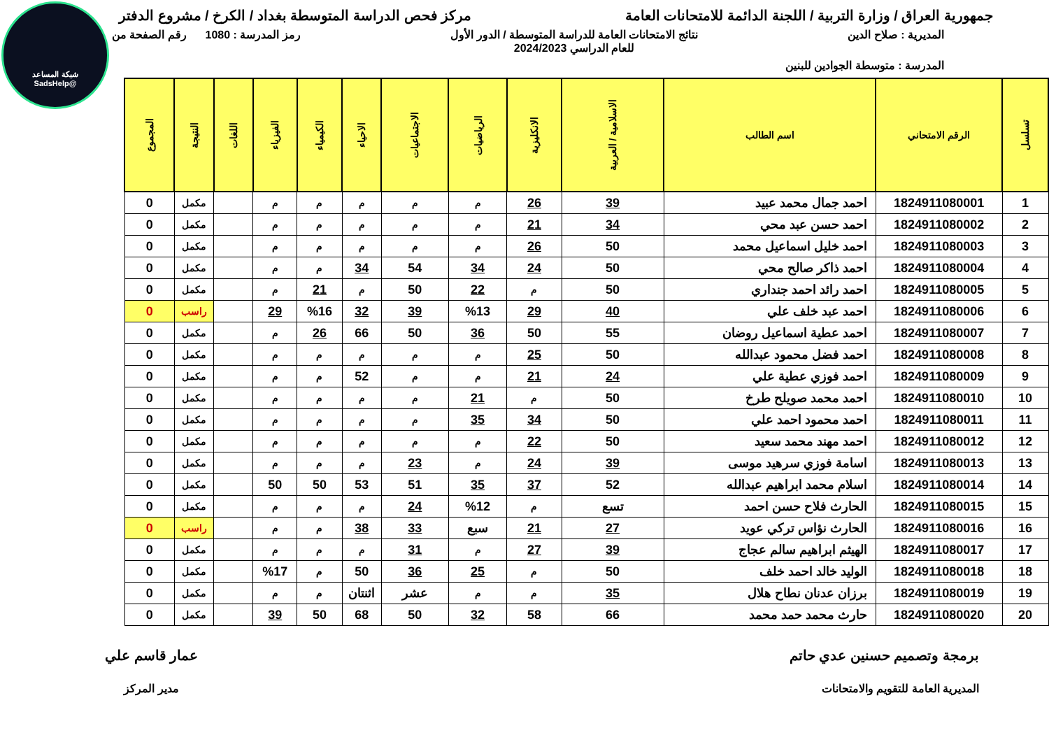شبكة المساعد
@SadsHelp
جمهورية العراق / وزارة التربية / اللجنة الدائمة للامتحانات العامة
مركز فحص الدراسة المتوسطة بغداد / الكرخ / مشروع الدفتر
المديرية : صلاح الدين نتائج الامتحانات العامة للدراسة المتوسطة / الدور الأول
للعام الدراسي 2024/2023
رمز المدرسة : 1080 رقم الصفحة من
المدرسة : متوسطة الجوادين للبنين
| تسلسل | الرقم الامتحاني | اسم الطالب | الاسلامية / العربية | الانكليزية | الرياضيات | الاجتماعيات | الاحياء | الكيمياء | الفيزياء | اللغات | النتيجة | المجموع |
| --- | --- | --- | --- | --- | --- | --- | --- | --- | --- | --- | --- | --- |
| 1 | 1824911080001 | احمد جمال محمد عبيد | 39 | 26 | م | م | م | م | م | | مكمل | 0 |
| 2 | 1824911080002 | احمد حسن عبد محي | 34 | 21 | م | م | م | م | م | | مكمل | 0 |
| 3 | 1824911080003 | احمد خليل اسماعيل محمد | 50 | 26 | م | م | م | م | م | | مكمل | 0 |
| 4 | 1824911080004 | احمد ذاكر صالح محي | 50 | 24 | 34 | 54 | 34 | م | م | | مكمل | 0 |
| 5 | 1824911080005 | احمد رائد احمد جنداري | 50 | م | 22 | 50 | م | 21 | م | | مكمل | 0 |
| 6 | 1824911080006 | احمد عبد خلف علي | 40 | 29 | %13 | 39 | 32 | %16 | 29 | | راسب | 0 |
| 7 | 1824911080007 | احمد عطية اسماعيل روضان | 55 | 50 | 36 | 50 | 66 | 26 | م | | مكمل | 0 |
| 8 | 1824911080008 | احمد فضل محمود عبدالله | 50 | 25 | م | م | م | م | م | | مكمل | 0 |
| 9 | 1824911080009 | احمد فوزي عطية علي | 24 | 21 | م | م | 52 | م | م | | مكمل | 0 |
| 10 | 1824911080010 | احمد محمد صويلح طرخ | 50 | م | 21 | م | م | م | م | | مكمل | 0 |
| 11 | 1824911080011 | احمد محمود احمد علي | 50 | 34 | 35 | م | م | م | م | | مكمل | 0 |
| 12 | 1824911080012 | احمد مهند محمد سعيد | 50 | 22 | م | م | م | م | م | | مكمل | 0 |
| 13 | 1824911080013 | اسامة فوزي سرهيد موسى | 39 | 24 | م | 23 | م | م | م | | مكمل | 0 |
| 14 | 1824911080014 | اسلام محمد ابراهيم عبدالله | 52 | 37 | 35 | 51 | 53 | 50 | 50 | | مكمل | 0 |
| 15 | 1824911080015 | الحارث فلاح حسن احمد | تسع | م | %12 | 24 | م | م | م | | مكمل | 0 |
| 16 | 1824911080016 | الحارث نؤاس تركي عويد | 27 | 21 | سبع | 33 | 38 | م | م | | راسب | 0 |
| 17 | 1824911080017 | الهيثم ابراهيم سالم عجاج | 39 | 27 | م | 31 | م | م | م | | مكمل | 0 |
| 18 | 1824911080018 | الوليد خالد احمد خلف | 50 | م | 25 | 36 | 50 | م | %17 | | مكمل | 0 |
| 19 | 1824911080019 | برزان عدنان نطاح هلال | 35 | م | م | عشر | اثنتان | م | م | | مكمل | 0 |
| 20 | 1824911080020 | حارث محمد حمد محمد | 66 | 58 | 32 | 50 | 68 | 50 | 39 | | مكمل | 0 |
برمجة وتصميم حسنين عدي حاتم
المديرية العامة للتقويم والامتحانات
عمار قاسم علي
مدير المركز